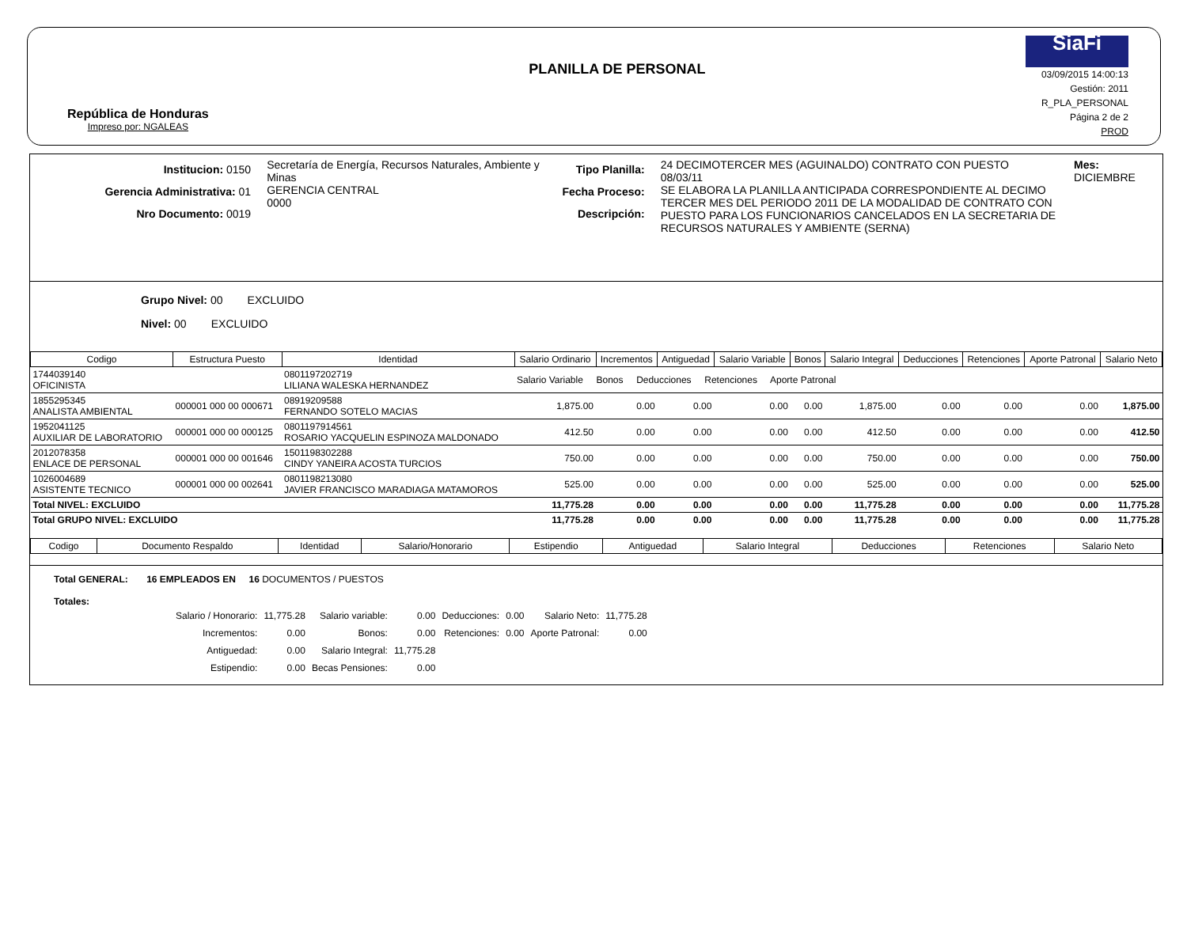República de Honduras
Impreso por: NGALEAS
PLANILLA DE PERSONAL
SiaFi
03/09/2015 14:00:13
Gestión: 2011
R_PLA_PERSONAL
Página 2 de 2
PROD
Institucion: 0150
Gerencia Administrativa: 01
Nro Documento: 0019
Secretaría de Energía, Recursos Naturales, Ambiente y Minas
GERENCIA CENTRAL
0000
Tipo Planilla:
Fecha Proceso:
Descripción:
24 DECIMOTERCER MES (AGUINALDO) CONTRATO CON PUESTO
08/03/11
SE ELABORA LA PLANILLA ANTICIPADA CORRESPONDIENTE AL DECIMO TERCER MES DEL PERIODO 2011 DE LA MODALIDAD DE CONTRATO CON PUESTO PARA LOS FUNCIONARIOS CANCELADOS EN LA SECRETARIA DE RECURSOS NATURALES Y AMBIENTE (SERNA)
Mes: DICIEMBRE
Grupo Nivel: 00 EXCLUIDO
Nivel: 00 EXCLUIDO
| Codigo | Estructura Puesto | Identidad | Salario Ordinario | Incrementos | Antiguedad | Salario Variable | Bonos | Salario Integral | Deducciones | Retenciones | Aporte Patronal | Salario Neto |
| --- | --- | --- | --- | --- | --- | --- | --- | --- | --- | --- | --- | --- |
| 1744039140 OFICINISTA | | 0801197202719 LILIANA WALESKA HERNANDEZ | Salario Variable Bonos Deducciones Retenciones Aporte Patronal | | | | | | | | | |
| 1855295345 ANALISTA AMBIENTAL | 000001 000 00 000671 | 08919209588 FERNANDO SOTELO MACIAS | 1,875.00 | 0.00 | 0.00 | 0.00 | 0.00 | 1,875.00 | 0.00 | 0.00 | 0.00 | 1,875.00 |
| 1952041125 AUXILIAR DE LABORATORIO | 000001 000 00 000125 | 0801197914561 ROSARIO YACQUELIN ESPINOZA MALDONADO | 412.50 | 0.00 | 0.00 | 0.00 | 0.00 | 412.50 | 0.00 | 0.00 | 0.00 | 412.50 |
| 2012078358 ENLACE DE PERSONAL | 000001 000 00 001646 | 1501198302288 CINDY YANEIRA ACOSTA TURCIOS | 750.00 | 0.00 | 0.00 | 0.00 | 0.00 | 750.00 | 0.00 | 0.00 | 0.00 | 750.00 |
| 1026004689 ASISTENTE TECNICO | 000001 000 00 002641 | 0801198213080 JAVIER FRANCISCO MARADIAGA MATAMOROS | 525.00 | 0.00 | 0.00 | 0.00 | 0.00 | 525.00 | 0.00 | 0.00 | 0.00 | 525.00 |
| Total NIVEL: EXCLUIDO | | | 11,775.28 | 0.00 | 0.00 | 0.00 | 0.00 | 11,775.28 | 0.00 | 0.00 | 0.00 | 11,775.28 |
| Total GRUPO NIVEL: EXCLUIDO | | | 11,775.28 | 0.00 | 0.00 | 0.00 | 0.00 | 11,775.28 | 0.00 | 0.00 | 0.00 | 11,775.28 |
| Codigo | Documento Respaldo | Identidad | Salario/Honorario | Estipendio | Antiguedad | Salario Integral | Deducciones | Retenciones | Salario Neto |
| --- | --- | --- | --- | --- | --- | --- | --- | --- | --- |
Total GENERAL: 16 EMPLEADOS EN 16 DOCUMENTOS / PUESTOS
Totales:
| Salario / Honorario: | 11,775.28 | Salario variable: | 0.00 | Deducciones: | 0.00 | Salario Neto: | 11,775.28 |
| Incrementos: | 0.00 | Bonos: | 0.00 | Retenciones: | 0.00 | Aporte Patronal: | 0.00 |
| Antiguedad: | 0.00 | Salario Integral: | 11,775.28 | | | | |
| Estipendio: | 0.00 | Becas Pensiones: | 0.00 | | | | |